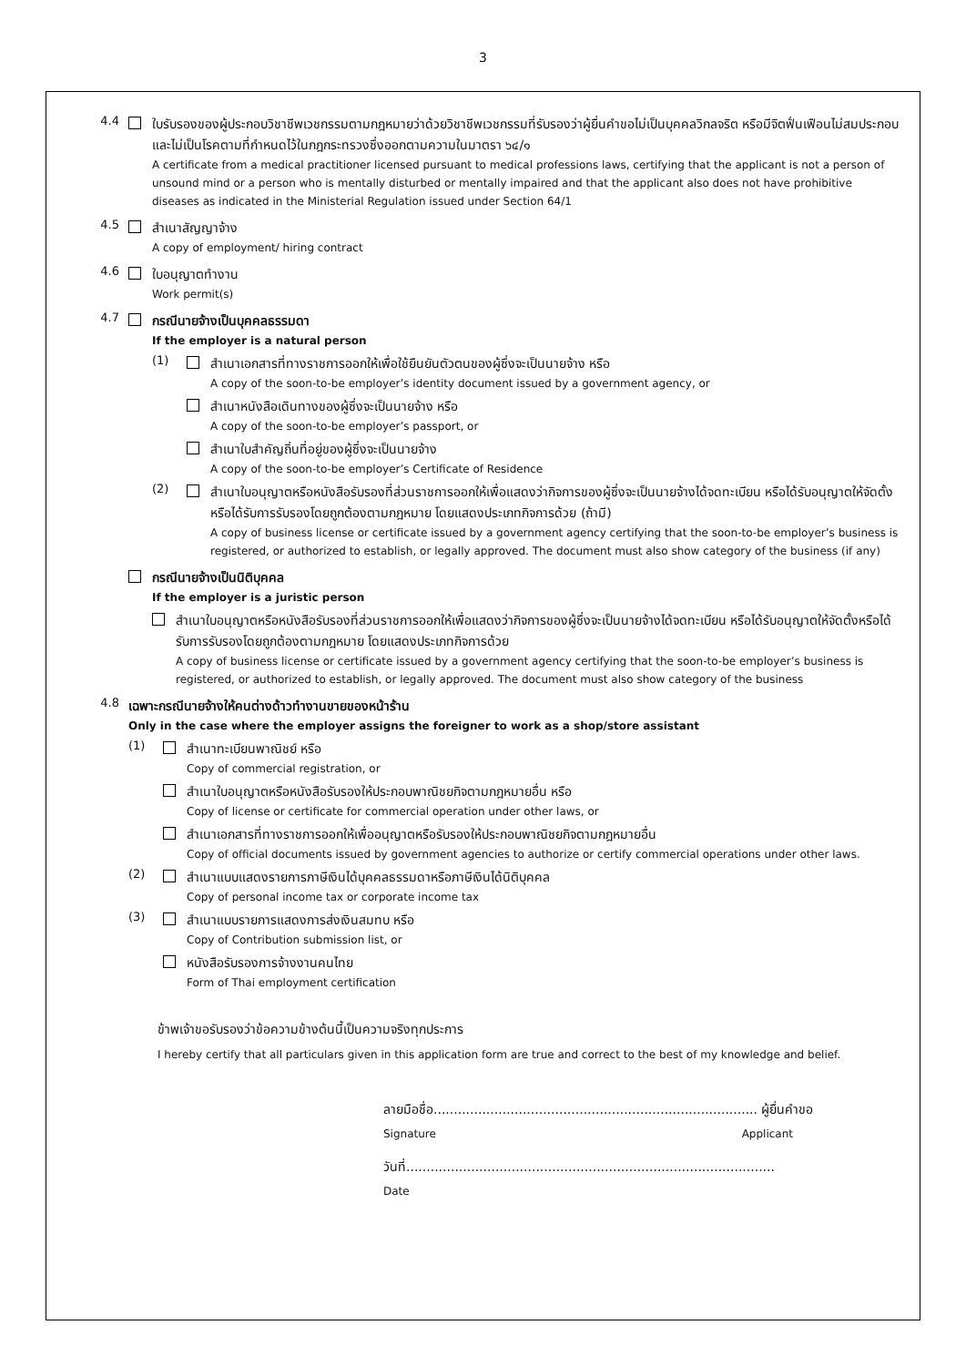3
4.4
ใบรับรองของผู้ประกอบวิชาชีพเวชกรรมตามกฎหมายว่าด้วยวิชาชีพเวชกรรมที่รับรองว่าผู้ยื่นคำขอไม่เป็นบุคคลวิกลจริต หรือมีจิตฟั่นเฟือนไม่สมประกอบและไม่เป็นโรคตามที่กำหนดไว้ในกฎกระทรวงซึ่งออกตามความในมาตรา ๖๔/๑
A certificate from a medical practitioner licensed pursuant to medical professions laws, certifying that the applicant is not a person of unsound mind or a person who is mentally disturbed or mentally impaired and that the applicant also does not have prohibitive diseases as indicated in the Ministerial Regulation issued under Section 64/1
4.5
สำเนาสัญญาจ้าง
A copy of employment/ hiring contract
4.6
ใบอนุญาตทำงาน
Work permit(s)
4.7
กรณีนายจ้างเป็นบุคคลธรรมดา
If the employer is a natural person
(1)
สำเนาเอกสารที่ทางราชการออกให้เพื่อใช้ยืนยันตัวตนของผู้ซึ่งจะเป็นนายจ้าง หรือ
A copy of the soon-to-be employer’s identity document issued by a government agency, or
สำเนาหนังสือเดินทางของผู้ซึ่งจะเป็นนายจ้าง หรือ
A copy of the soon-to-be employer’s passport, or
สำเนาใบสำคัญถิ่นที่อยู่ของผู้ซึ่งจะเป็นนายจ้าง
A copy of the soon-to-be employer’s Certificate of Residence
(2)
สำเนาใบอนุญาตหรือหนังสือรับรองที่ส่วนราชการออกให้เพื่อแสดงว่ากิจการของผู้ซึ่งจะเป็นนายจ้างได้จดทะเบียน หรือได้รับอนุญาตให้จัดตั้งหรือได้รับการรับรองโดยถูกต้องตามกฎหมาย โดยแสดงประเภทกิจการด้วย (ถ้ามี)
A copy of business license or certificate issued by a government agency certifying that the soon-to-be employer’s business is registered, or authorized to establish, or legally approved. The document must also show category of the business (if any)
กรณีนายจ้างเป็นนิติบุคคล
If the employer is a juristic person
สำเนาใบอนุญาตหรือหนังสือรับรองที่ส่วนราชการออกให้เพื่อแสดงว่ากิจการของผู้ซึ่งจะเป็นนายจ้างได้จดทะเบียน หรือได้รับอนุญาตให้จัดตั้งหรือได้รับการรับรองโดยถูกต้องตามกฎหมาย โดยแสดงประเภทกิจการด้วย
A copy of business license or certificate issued by a government agency certifying that the soon-to-be employer’s business is registered, or authorized to establish, or legally approved. The document must also show category of the business
4.8
เฉพาะกรณีนายจ้างให้คนต่างด้าวทำงานขายของหน้าร้าน
Only in the case where the employer assigns the foreigner to work as a shop/store assistant
(1)
สำเนาทะเบียนพาณิชย์ หรือ
Copy of commercial registration, or
สำเนาใบอนุญาตหรือหนังสือรับรองให้ประกอบพาณิชยกิจตามกฎหมายอื่น หรือ
Copy of license or certificate for commercial operation under other laws, or
สำเนาเอกสารที่ทางราชการออกให้เพื่ออนุญาตหรือรับรองให้ประกอบพาณิชยกิจตามกฎหมายอื่น
Copy of official documents issued by government agencies to authorize or certify commercial operations under other laws.
(2)
สำเนาแบบแสดงรายการภาษีเงินได้บุคคลธรรมดาหรือภาษีเงินได้นิติบุคคล
Copy of personal income tax or corporate income tax
(3)
สำเนาแบบรายการแสดงการส่งเงินสมทบ หรือ
Copy of Contribution submission list, or
หนังสือรับรองการจ้างงานคนไทย
Form of Thai employment certification
ข้าพเจ้าขอรับรองว่าข้อความข้างต้นนี้เป็นความจริงทุกประการ
I hereby certify that all particulars given in this application form are true and correct to the best of my knowledge and belief.
ลายมือชื่อ................................................................................ ผู้ยื่นคำขอ
Signature Applicant
วันที่...........................................................................................
Date